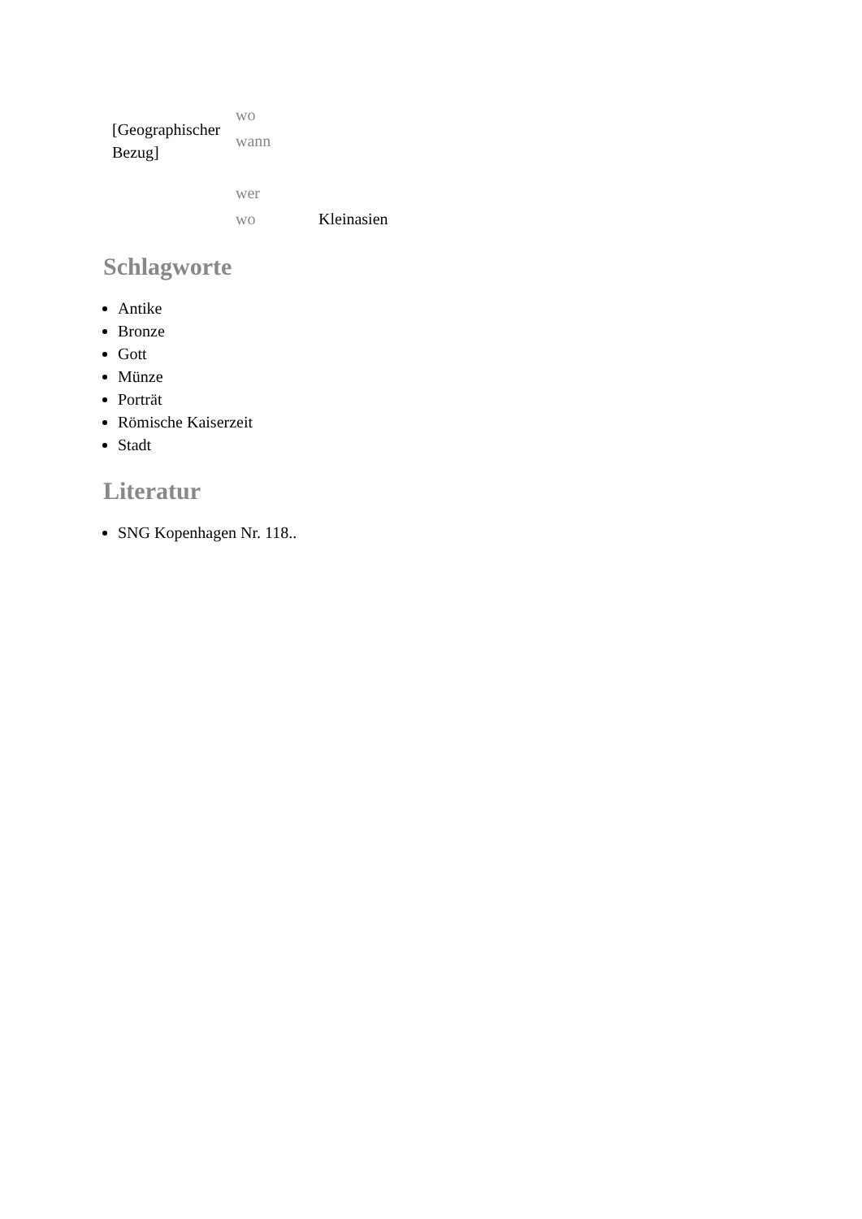| [Geographischer Bezug] | wo | |
| | wann | |
| | wer | |
| | wo | Kleinasien |
Schlagworte
Antike
Bronze
Gott
Münze
Porträt
Römische Kaiserzeit
Stadt
Literatur
SNG Kopenhagen Nr. 118..